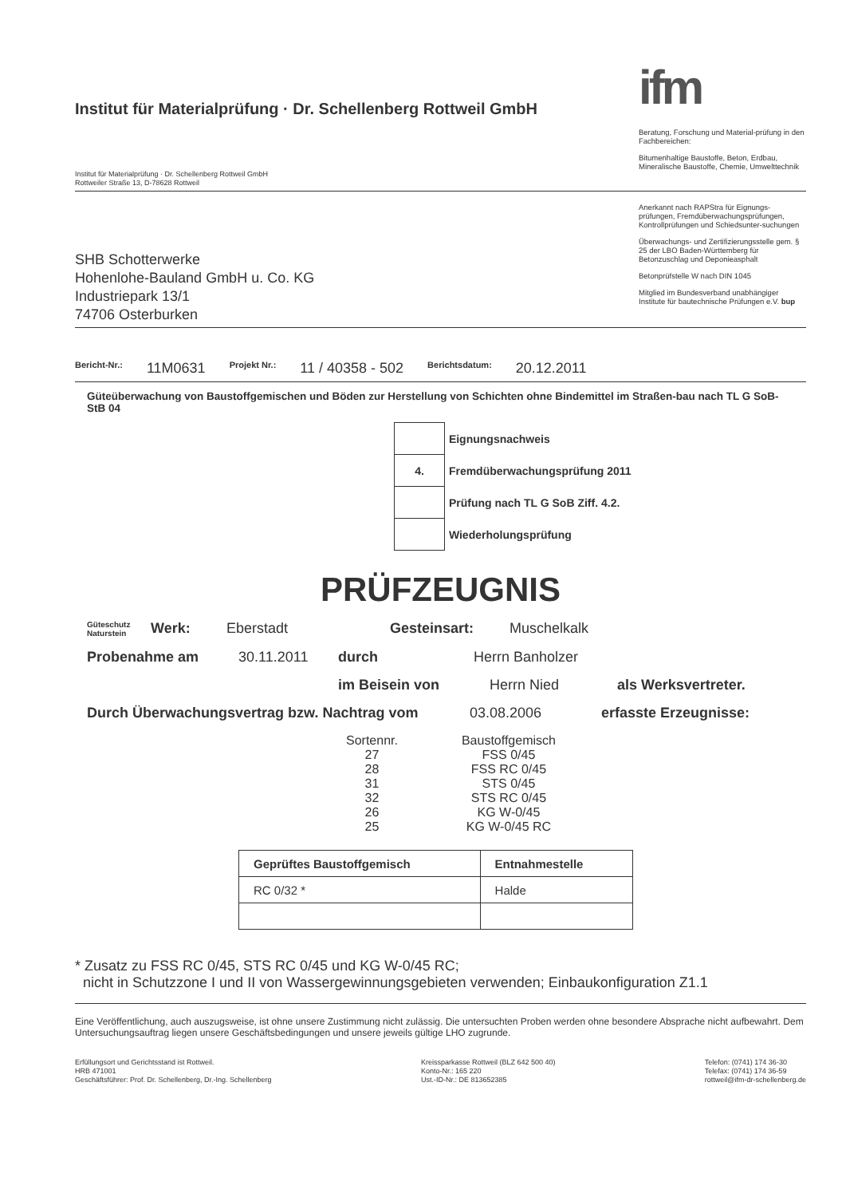Institut für Materialprüfung · Dr. Schellenberg Rottweil GmbH
Institut für Materialprüfung · Dr. Schellenberg Rottweil GmbH
Rottweiler Straße 13, D-78628 Rottweil
ifm
Beratung, Forschung und Material-prüfung in den Fachbereichen:
Bitumenhaltige Baustoffe, Beton, Erdbau, Mineralische Baustoffe, Chemie, Umwelttechnik
SHB Schotterwerke
Hohenlohe-Bauland GmbH u. Co. KG
Industriepark 13/1
74706 Osterburken
Anerkannt nach RAPStra für Eignungs-prüfungen, Fremdüberwachungsprüfungen, Kontrollprüfungen und Schiedsunter-suchungen
Überwachungs- und Zertifizierungsstelle gem. § 25 der LBO Baden-Württemberg für Betonzuschlag und Deponieasphalt
Betonprüfstelle W nach DIN 1045
Mitglied im Bundesverband unabhängiger Institute für bautechnische Prüfungen e.V. bup
Bericht-Nr.: 11M0631 Projekt Nr.: 11 / 40358 - 502 Berichtsdatum: 20.12.2011
Güteüberwachung von Baustoffgemischen und Böden zur Herstellung von Schichten ohne Bindemittel im Straßen-bau nach TL G SoB-StB 04
| | Eignungsnachweis |
| 4. | Fremdüberwachungsprüfung 2011 |
| | Prüfung nach TL G SoB Ziff. 4.2. |
| | Wiederholungsprüfung |
PRÜFZEUGNIS
Güteschutz Naturstein Werk: Eberstadt Gesteinsart: Muschelkalk
Probenahme am 30.11.2011 durch Herrn Banholzer
im Beisein von Herrn Nied als Werksvertreter.
Durch Überwachungsvertrag bzw. Nachtrag vom 03.08.2006 erfasste Erzeugnisse:
| Sortennr. | Baustoffgemisch |
| 27 | FSS 0/45 |
| 28 | FSS RC 0/45 |
| 31 | STS 0/45 |
| 32 | STS RC 0/45 |
| 26 | KG W-0/45 |
| 25 | KG W-0/45 RC |
| Geprüftes Baustoffgemisch | Entnahmestelle |
| --- | --- |
| RC 0/32 * | Halde |
* Zusatz zu FSS RC 0/45, STS RC 0/45 und KG W-0/45 RC;
nicht in Schutzzone I und II von Wassergewinnungsgebieten verwenden; Einbaukonfiguration Z1.1
Eine Veröffentlichung, auch auszugsweise, ist ohne unsere Zustimmung nicht zulässig. Die untersuchten Proben werden ohne besondere Absprache nicht aufbewahrt. Dem Untersuchungsauftrag liegen unsere Geschäftsbedingungen und unsere jeweils gültige LHO zugrunde.
Erfüllungsort und Gerichtsstand ist Rottweil.
HRB 471001
Geschäftsführer: Prof. Dr. Schellenberg, Dr.-Ing. Schellenberg
Kreissparkasse Rottweil (BLZ 642 500 40)
Konto-Nr.: 165 220
Ust.-ID-Nr.: DE 813652385
Telefon: (0741) 174 36-30
Telefax: (0741) 174 36-59
rottweil@ifm-dr-schellenberg.de